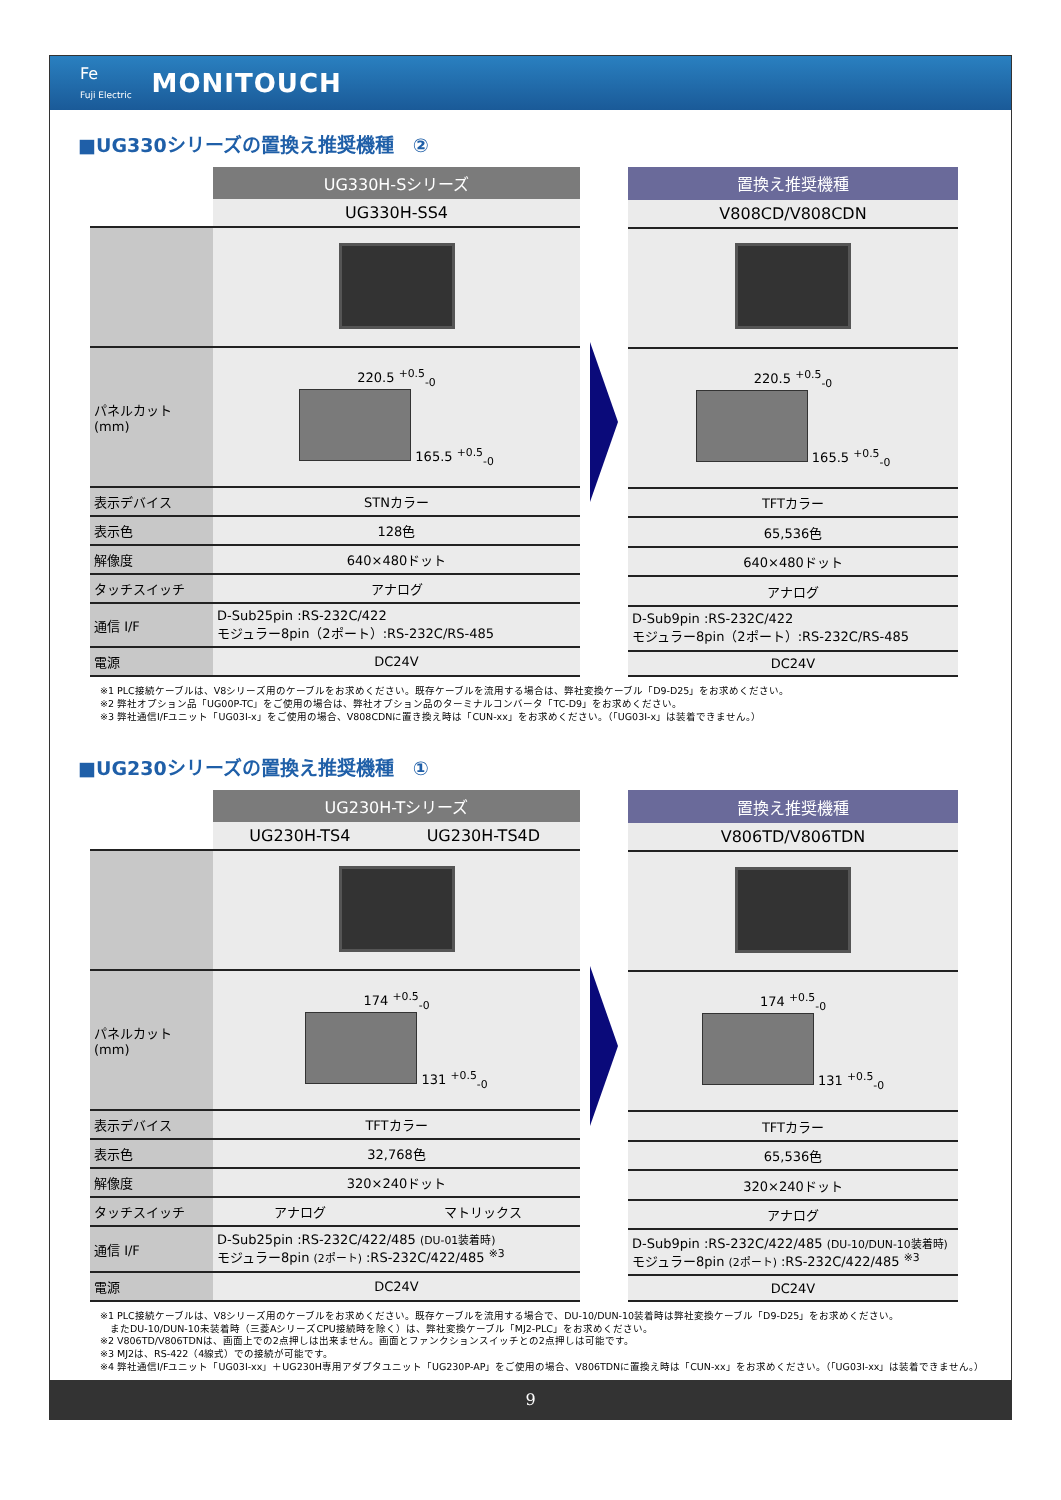Fe
Fuji Electric
MONITOUCH
■UG330シリーズの置換え推奨機種　②
| | UG330H-Sシリーズ |
| | UG330H-SS4 |
| パネルカット (mm) | 220.5 <sup>+0.5</sup><sub>-0</sub> 165.5 <sup>+0.5</sup><sub>-0</sub> |
| 表示デバイス | STNカラー |
| 表示色 | 128色 |
| 解像度 | 640×480ドット |
| タッチスイッチ | アナログ |
| 通信 I/F | D-Sub25pin :RS-232C/422 モジュラー8pin（2ポート）:RS-232C/RS-485 |
| 電源 | DC24V |
| 置換え推奨機種 |
| --- |
| V808CD/V808CDN |
| 220.5 <sup>+0.5</sup><sub>-0</sub> 165.5 <sup>+0.5</sup><sub>-0</sub> |
| TFTカラー |
| 65,536色 |
| 640×480ドット |
| アナログ |
| D-Sub9pin :RS-232C/422 モジュラー8pin（2ポート）:RS-232C/RS-485 |
| DC24V |
※1 PLC接続ケーブルは、V8シリーズ用のケーブルをお求めください。既存ケーブルを流用する場合は、弊社変換ケーブル「D9-D25」をお求めください。
※2 弊社オプション品「UG00P-TC」をご使用の場合は、弊社オプション品のターミナルコンバータ「TC-D9」をお求めください。
※3 弊社通信I/Fユニット「UG03I-x」をご使用の場合、V808CDNに置き換え時は「CUN-xx」をお求めください。（「UG03I-x」は装着できません。）
■UG230シリーズの置換え推奨機種　①
| | UG230H-Tシリーズ | |
| | UG230H-TS4 | UG230H-TS4D |
| パネルカット (mm) | 174 <sup>+0.5</sup><sub>-0</sub> 131 <sup>+0.5</sup><sub>-0</sub> | |
| 表示デバイス | TFTカラー | |
| 表示色 | 32,768色 | |
| 解像度 | 320×240ドット | |
| タッチスイッチ | アナログ | マトリックス |
| 通信 I/F | D-Sub25pin :RS-232C/422/485 (DU-01装着時) モジュラー8pin (2ポート) :RS-232C/422/485 <sup>※3</sup> | |
| 電源 | DC24V | |
| 置換え推奨機種 |
| --- |
| V806TD/V806TDN |
| 174 <sup>+0.5</sup><sub>-0</sub> 131 <sup>+0.5</sup><sub>-0</sub> |
| TFTカラー |
| 65,536色 |
| 320×240ドット |
| アナログ |
| D-Sub9pin :RS-232C/422/485 (DU-10/DUN-10装着時) モジュラー8pin (2ポート) :RS-232C/422/485 <sup>※3</sup> |
| DC24V |
※1 PLC接続ケーブルは、V8シリーズ用のケーブルをお求めください。既存ケーブルを流用する場合で、DU-10/DUN-10装着時は弊社変換ケーブル「D9-D25」をお求めください。
　またDU-10/DUN-10未装着時（三菱AシリーズCPU接続時を除く）は、弊社変換ケーブル「MJ2-PLC」をお求めください。
※2 V806TD/V806TDNは、画面上での2点押しは出来ません。画面とファンクションスイッチとの2点押しは可能です。
※3 MJ2は、RS-422（4線式）での接続が可能です。
※4 弊社通信I/Fユニット「UG03I-xx」＋UG230H専用アダプタユニット「UG230P-AP」をご使用の場合、V806TDNに置換え時は「CUN-xx」をお求めください。（「UG03I-xx」は装着できません。）
9